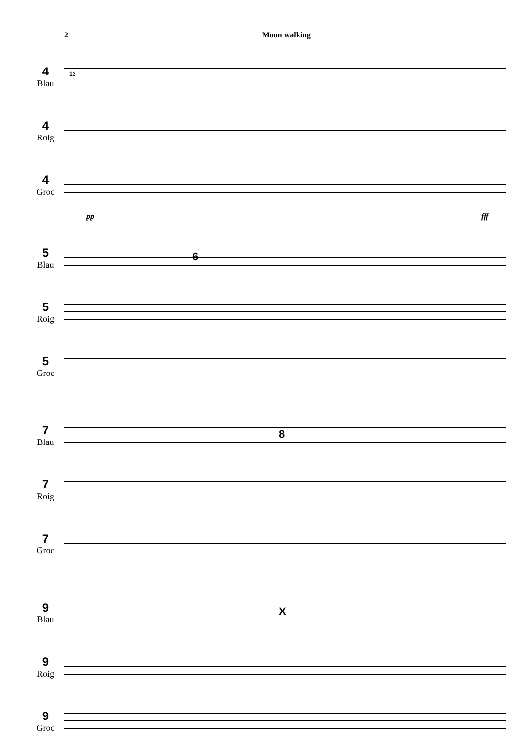2 Moon walking
4
Blau
13
4
Roig
4
Groc
pp fff
5
Blau
6
5
Roig
5
Groc
7
Blau
8
7
Roig
7
Groc
9
Blau
X
9
Roig
9
Groc